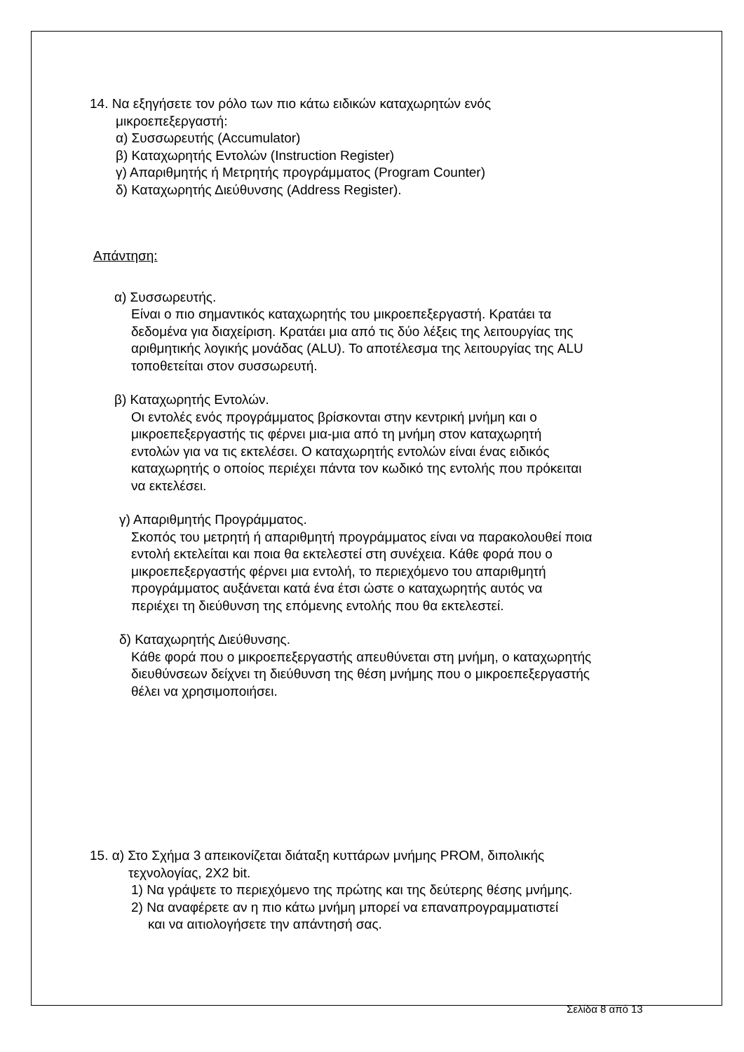14. Να εξηγήσετε τον ρόλο των πιο κάτω ειδικών καταχωρητών ενός
μικροεπεξεργαστή:
α) Συσσωρευτής (Accumulator)
β) Καταχωρητής Εντολών (Instruction Register)
γ) Απαριθμητής ή Μετρητής προγράμματος (Program Counter)
δ) Καταχωρητής Διεύθυνσης (Address Register).
Απάντηση:
α) Συσσωρευτής.
Είναι ο πιο σημαντικός καταχωρητής του μικροεπεξεργαστή. Κρατάει τα
δεδομένα για διαχείριση. Κρατάει μια από τις δύο λέξεις της λειτουργίας της
αριθμητικής λογικής μονάδας (ALU). Το αποτέλεσμα της λειτουργίας της ALU
τοποθετείται στον συσσωρευτή.
β) Καταχωρητής Εντολών.
Οι εντολές ενός προγράμματος βρίσκονται στην κεντρική μνήμη και ο
μικροεπεξεργαστής τις φέρνει μια-μια από τη μνήμη στον καταχωρητή
εντολών για να τις εκτελέσει. Ο καταχωρητής εντολών είναι ένας ειδικός
καταχωρητής ο οποίος περιέχει πάντα τον κωδικό της εντολής που πρόκειται
να εκτελέσει.
γ) Απαριθμητής Προγράμματος.
Σκοπός του μετρητή ή απαριθμητή προγράμματος είναι να παρακολουθεί ποια
εντολή εκτελείται και ποια θα εκτελεστεί στη συνέχεια. Κάθε φορά που ο
μικροεπεξεργαστής φέρνει μια εντολή, το περιεχόμενο του απαριθμητή
προγράμματος αυξάνεται κατά ένα έτσι ώστε ο καταχωρητής αυτός να
περιέχει τη διεύθυνση της επόμενης εντολής που θα εκτελεστεί.
δ) Καταχωρητής Διεύθυνσης.
Κάθε φορά που ο μικροεπεξεργαστής απευθύνεται στη μνήμη, ο καταχωρητής
διευθύνσεων δείχνει τη διεύθυνση της θέση μνήμης που ο μικροεπεξεργαστής
θέλει να χρησιμοποιήσει.
15. α) Στο Σχήμα 3 απεικονίζεται διάταξη κυττάρων μνήμης PROM, διπολικής
τεχνολογίας, 2X2 bit.
1) Να γράψετε το περιεχόμενο της πρώτης και της δεύτερης θέσης μνήμης.
2) Να αναφέρετε αν η πιο κάτω μνήμη μπορεί να επαναπρογραμματιστεί
και να αιτιολογήσετε την απάντησή σας.
Σελίδα 8 από 13